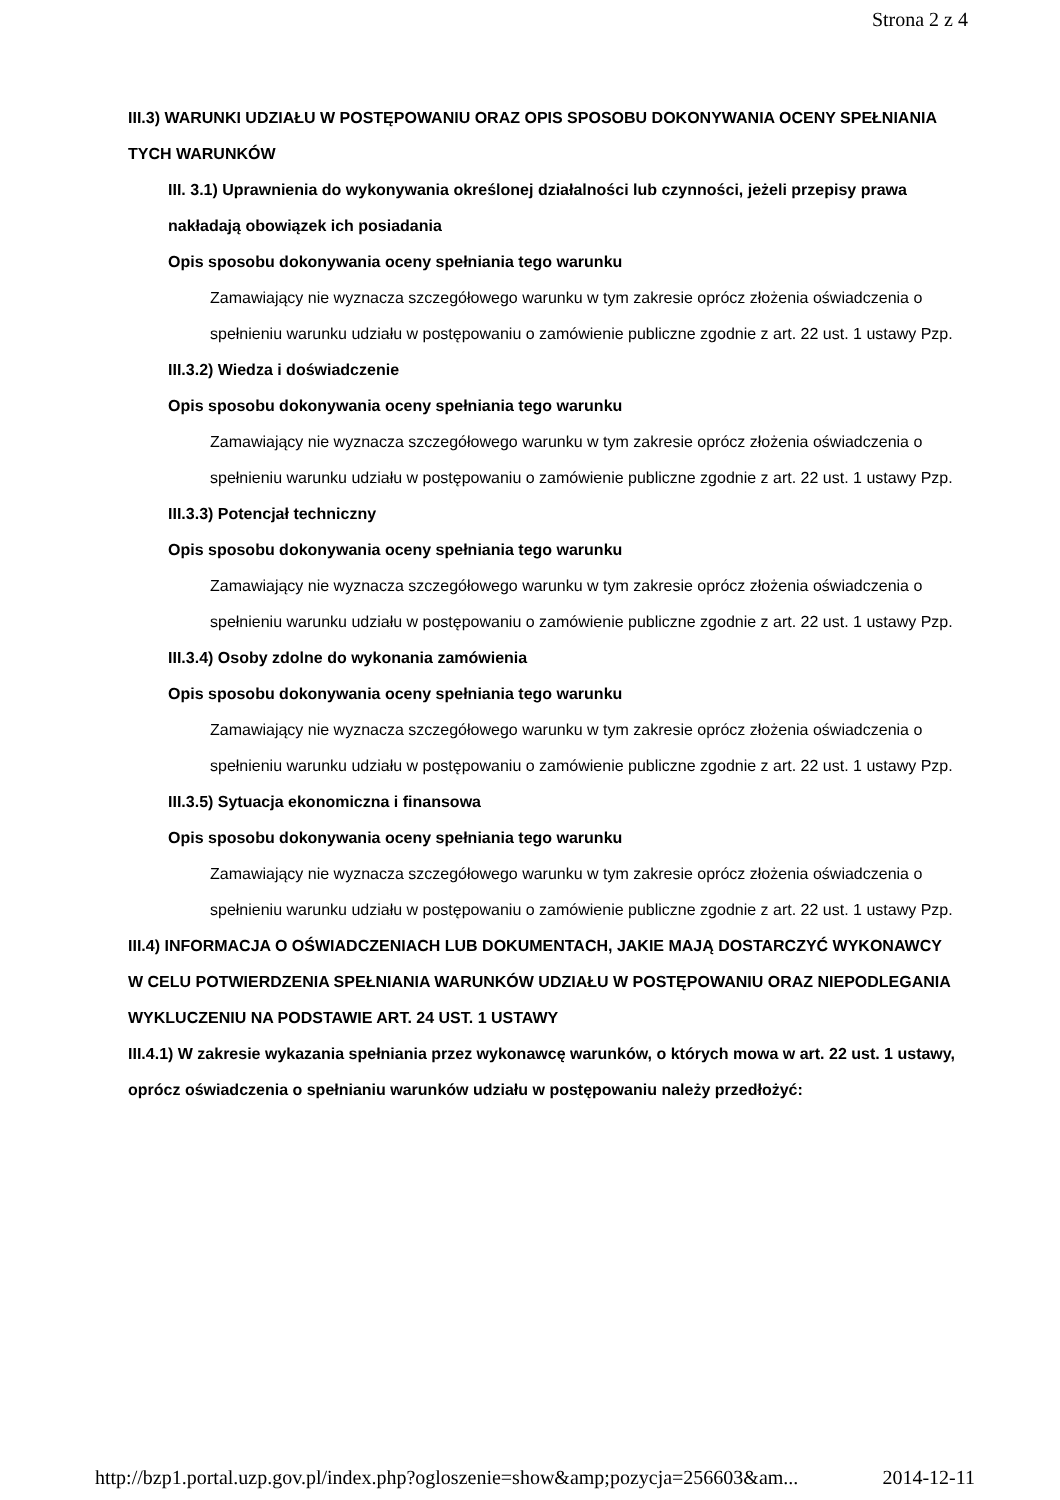Strona 2 z 4
III.3) WARUNKI UDZIAŁU W POSTĘPOWANIU ORAZ OPIS SPOSOBU DOKONYWANIA OCENY SPEŁNIANIA TYCH WARUNKÓW
III. 3.1) Uprawnienia do wykonywania określonej działalności lub czynności, jeżeli przepisy prawa nakładają obowiązek ich posiadania
Opis sposobu dokonywania oceny spełniania tego warunku
Zamawiający nie wyznacza szczegółowego warunku w tym zakresie oprócz złożenia oświadczenia o spełnieniu warunku udziału w postępowaniu o zamówienie publiczne zgodnie z art. 22 ust. 1 ustawy Pzp.
III.3.2) Wiedza i doświadczenie
Opis sposobu dokonywania oceny spełniania tego warunku
Zamawiający nie wyznacza szczegółowego warunku w tym zakresie oprócz złożenia oświadczenia o spełnieniu warunku udziału w postępowaniu o zamówienie publiczne zgodnie z art. 22 ust. 1 ustawy Pzp.
III.3.3) Potencjał techniczny
Opis sposobu dokonywania oceny spełniania tego warunku
Zamawiający nie wyznacza szczegółowego warunku w tym zakresie oprócz złożenia oświadczenia o spełnieniu warunku udziału w postępowaniu o zamówienie publiczne zgodnie z art. 22 ust. 1 ustawy Pzp.
III.3.4) Osoby zdolne do wykonania zamówienia
Opis sposobu dokonywania oceny spełniania tego warunku
Zamawiający nie wyznacza szczegółowego warunku w tym zakresie oprócz złożenia oświadczenia o spełnieniu warunku udziału w postępowaniu o zamówienie publiczne zgodnie z art. 22 ust. 1 ustawy Pzp.
III.3.5) Sytuacja ekonomiczna i finansowa
Opis sposobu dokonywania oceny spełniania tego warunku
Zamawiający nie wyznacza szczegółowego warunku w tym zakresie oprócz złożenia oświadczenia o spełnieniu warunku udziału w postępowaniu o zamówienie publiczne zgodnie z art. 22 ust. 1 ustawy Pzp.
III.4) INFORMACJA O OŚWIADCZENIACH LUB DOKUMENTACH, JAKIE MAJĄ DOSTARCZYĆ WYKONAWCY W CELU POTWIERDZENIA SPEŁNIANIA WARUNKÓW UDZIAŁU W POSTĘPOWANIU ORAZ NIEPODLEGANIA WYKLUCZENIU NA PODSTAWIE ART. 24 UST. 1 USTAWY
III.4.1) W zakresie wykazania spełniania przez wykonawcę warunków, o których mowa w art. 22 ust. 1 ustawy, oprócz oświadczenia o spełnianiu warunków udziału w postępowaniu należy przedłożyć:
http://bzp1.portal.uzp.gov.pl/index.php?ogloszenie=show&amp;pozycja=256603&am... 2014-12-11